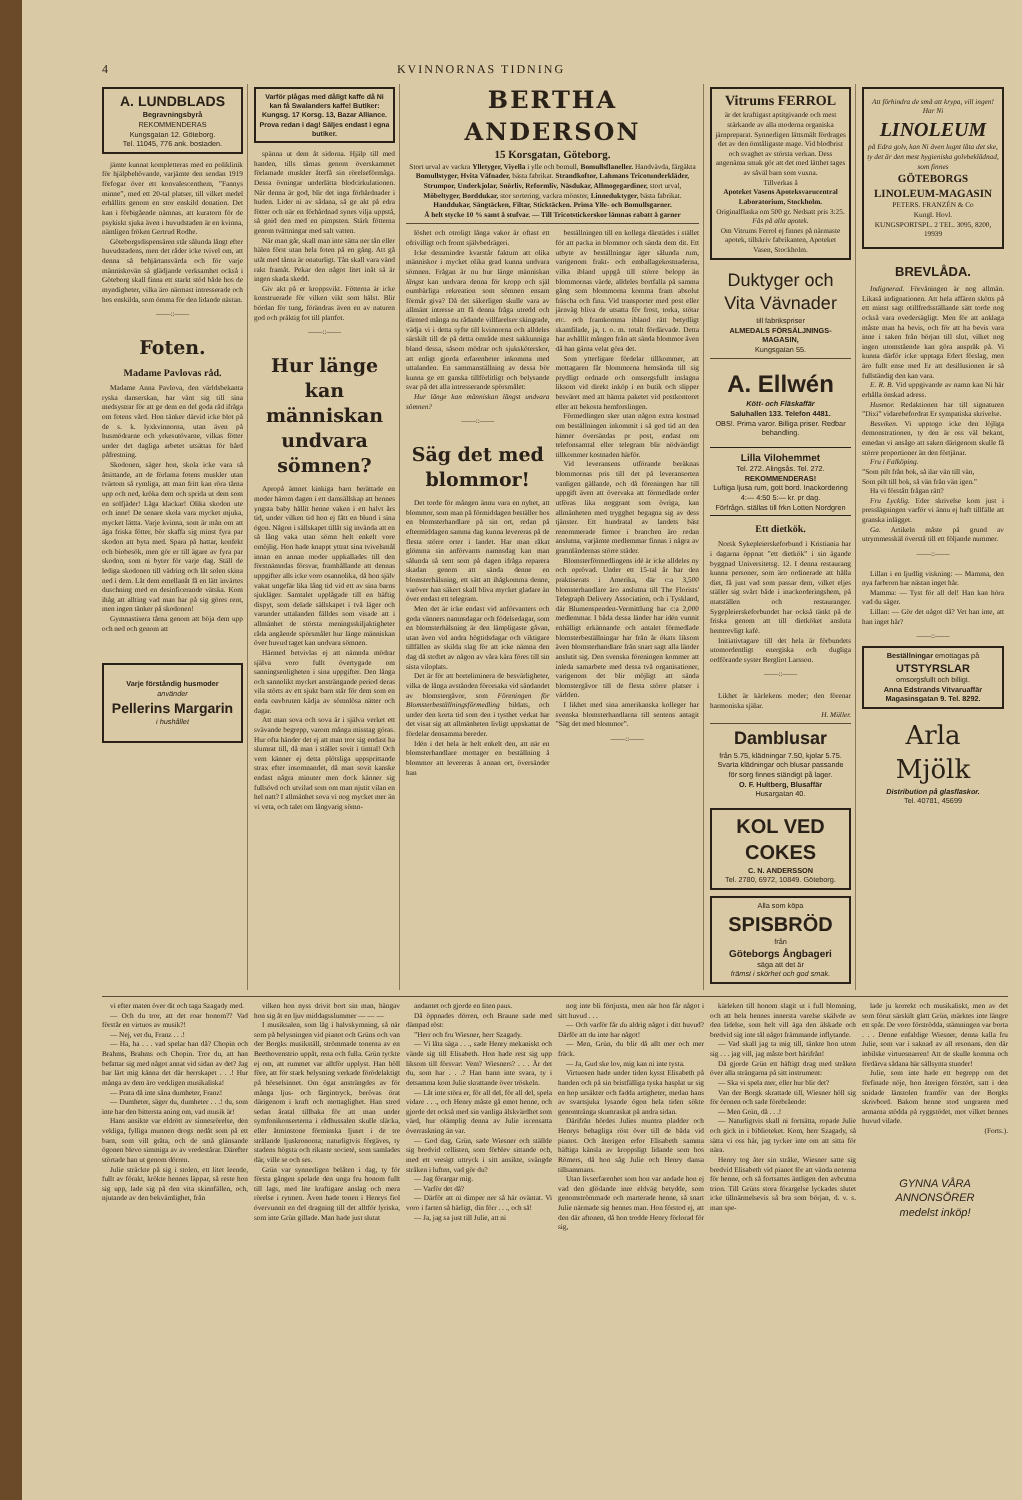4 KVINNORNAS TIDNING
A. LUNDBLADS
Begravningsbyrå
REKOMMENDERAS
Kungsgatan 12. Göteborg.
Tel. 11045, 776 ank. bostaden.
jämte kunnat kompletteras med en poliklinik för hjälpbehövande, varjämte den sendan 1919 förfogar över ett konvalescenthem, ”Fannys minne”, med ett 20-tal platser, till vilket medel erhållits genom en stor enskild donation. Det kan i förbigående nämnas, att kuratorn för de psykiskt sjuka även i huvudstaden är en kvinna, nämligen fröken Gertrud Rodhe.
Göteborgsdispensären står sålunda långt efter huvudstadens, men det råder icke tvivel om, att denna så behjärtansvärda och för varje människovän så glädjande verksamhet också i Göteborg skall finna ett starkt stöd både hos de myndigheter, vilka äro närmast intresserade och hos enskilda, som ömma för den lidande nästan.
——::——
Foten.
Madame Pavlovas råd.
Madame Anna Pavlova, den världsbekanta ryska danserskan, har vänt sig till sina medsystrar för att ge dem en del goda råd ifråga om fotens vård. Hon tänker därvid icke blot på de s. k. lyxkvinnorna, utan även på husmödrarne och yrkesutövarne, vilkas fötter under det dagliga arbetet utsättas för hård påfrestning.
Skodonen, säger hon, skola icke vara så åtsittande, att de förlama fotens muskler utan tvärtom så rymliga, att man fritt kan röra tårna upp och ned, kröka dem och sprida ut dem som en solfjäder! Låga klackar! Olika skodon ute och inne! De senare skola vara mycket mjuka, mycket lättta. Varje kvinna, som är mån om att äga friska fötter, bör skaffa sig minst fyra par skodon att byta med. Spara på hattar, konfekt och biobesök, men gör er till ägare av fyra par skodon, som ni byter för varje dag. Ställ de lediga skodonen till vädring och låt solen skina ned i dem. Låt dem emellanåt få en lätt invärtes duschning med en desinficerande vätska. Kom ihåg att allting vad man har på sig göres rent, men ingen tänker på skodonen!
Gymnastisera tårna genom att böja dem upp och ned och genom att
Varje förståndig husmoder
använder
Pellerins Margarin
i hushållet
Varför plågas med dåligt kaffe då Ni kan få Swalanders kaffe! Butiker: Kungsg. 17 Korsg. 13, Bazar Alliance. Prova redan i dag! Säljes endast i egna butiker.
spänna ut dem åt sidorna. Hjälp till med handen, tills tårnas genom överskammet förlamade muskler återfå sin rörelseförmåga. Dessa övningar underlätta blodcirkulationen. När denna är god, blir det inga förhårdnader i huden. Lider ni av sådana, så ge akt på edra fötter och när en förhårdnad synes vilja uppstå, så gnid den med en pimpsten. Stärk fötterna genom tvättningar med salt vatten.
När man går, skall man inte sätta ner tån eller hälen först utan hela foten på en gång. Att gå utåt med tårna är onaturligt. Tån skall vara vänd rakt framåt. Pekar den något litet inåt så är ingen skada skedd.
Giv akt på er kroppsvikt. Fötterna är icke konstruerade för vilken vikt som hälst. Blir bördan för tung, förändras även en av naturen god och präktig fot till plattfot.
——::——
Hur länge kan människan undvara sömnen?
Apropå ämnet kinkiga barn berättade en moder härom dagen i ett damsällskap att hennes yngsta baby hållit henne vaken i ett halvt års tid, under vilken tid hon ej fått en blund i sina ögon. Någon i sällskapet tillåt sig invända att en så lång vaka utan sömn helt enkelt vore omöjlig. Hon hade knappt yttrat sina tvivelsmål innan en annan moder uppkallades till den förstnämndas försvar, framhållande att dennas uppgifter alls icke voro osannolika, då hon själv vakat ungefär lika lång tid vid ett av sina barns sjukläger. Samtalet upplågade till en häftig dispyt, som delade sällskapet i två läger och varunder uttalanden fälldes som visade att i allmänhet de största meningsskiljaktigheter råda angående spörsmålet hur länge människan över huvud taget kan undvara sömnen.
Härmed betvivlas ej att nämnda mödrar själva voro fullt övertygade om sanningsenligheten i sina uppgifter. Den långa och sannolikt mycket ansträngande period deras vila störts av ett sjukt barn står för dem som en enda oavbruten kädja av sömnlösa nätter och dagar.
Att man sova och sova är i själva verket ett svävande begrepp, varom många misstag göras. Hur ofta händer det ej att man tror sig endast ha slumrat till, då man i stället sovit i timtal! Och vem känner ej detta plötsliga uppsprittande strax efter insomnandet, då man sovit kanske endast några minuter men dock känner sig fullsövd och utvilad som om man njutit vilan en hel natt? I allmänhet sova vi nog mycket mer än vi veta, och talet om långvarig sömn-
BERTHA ANDERSON
15 Korsgatan, Göteborg.
Stort urval av vackra Ylletyger, Viyella i ylle och bomull, Bomullsflaneller. Handvävda, färgäkta Bomullstyger, Hvita Väfnader, bästa fabrikat. Strandkoftor, Lahmans Tricotunderkläder, Strumpor, Underkjolar, Snörliv, Reformliv, Näsdukar, Allmogegardiner, stort urval, Möbeltyger, Borddukar, stor sortering, vackra mönster, Linneduktyger, bästa fabrikat. Handdukar, Sängtäcken, Filtar, Sticktäcken. Prima Ylle- och Bomullsgarner.
Å helt stycke 10 % samt å stufvar. — Till Tricotstickerskor lämnas rabatt å garner
löshet och otroligt långa vakor är oftast ett ofrivilligt och fromt självbedrägeri.
Icke dessmindre kvarstår faktum att olika människor i mycket olika grad kunna undvara sömnen. Frågan är nu hur länge människan längst kan undvara denna för kropp och själ oumbärliga rekreation som sömnen ensam förmår giva? Då det säkerligen skulle vara av allmänt intresse att få denna fråga utredd och därmed många nu rådande villfarelser skingrade, vädja vi i detta syfte till kvinnorna och alldeles särskilt till de på detta område mest sakkunniga bland dessa, såsom mödrar och sjuksköterskor, att enligt gjorda erfarenheter inkomma med uttalanden. En sammanställning av dessa bör kunna ge ett ganska tillförlitligt och belysande svar på det alla intresserande spörsmålet:
Hur länge kan människan längst undvara sömnen?
——::——
Säg det med blommor!
Det torde för mången ännu vara en nyhet, att blommor, som man på förmiddagen beställer hos en blomsterhandlare på sin ort, redan på eftermiddagen samma dag kunna levereras på de flesta större orter i landet. Har man råkat glömma sin anförvants namnsdag kan man sålunda så sent som på dagen ifråga reparera skadan genom att sända denne en blomsterhälsning, ett sätt att ihågkomma denne, varöver han säkert skall bliva mycket gladare än över endast ett telegram.
Men det är icke endast vid anförvanters och goda vänners namnsdagar och födelsedagar, som en blomsterhälsning är den lämpligaste gåvan, utan även vid andra högtidsdagar och viktigare tillfällen av skilda slag för att icke nämna den dag då stoftet av någon av våra kära föres till sin sista viloplats.
Det är för att borteliminera de besvärligheter, vilka de långa avstånden förorsaka vid sändandet av blomstergåvor, som Föreningen för Blomsterbeställningsförmedling bildats, och under den korta tid som den i tysthet verkat har det visat sig att allmänheten livligt uppskattat de fördelar densamma bereder.
Idén i det hela är helt enkelt den, att när en blomsterhandlare mottager en beställning å blommor att levereras å annan ort, översänder han
beställningen till en kollega därstädes i stället för att packa in blommor och sända dem dit. Ett utbyte av beställningar äger sålunda rum, varigenom frakt- och emballagekostnaderna, vilka ibland uppgå till större belopp än blommornas värde, alldeles bortfalla på samma gång som blommorna komma fram absolut fräscha och fina. Vid transporter med post eller järnväg bliva de utsatta för frost, torka, stötar etc. och framkomma ibland rätt betydligt skamfilade, ja, t. o. m. totalt fördärvade. Detta har avhållit mången från att sända blommor även då han gärna velat göra det.
Som ytterligare fördelar tillkommer, att mottagaren får blommorna hemsända till sig prydligt ordnade och omsorgsfullt inslagna liksom vid direkt inköp i en butik och slipper besväret med att hämta paketet vid postkontoret eller att bekosta hemforslingen.
Förmedlingen sker utan någon extra kostnad om beställningen inkommit i så god tid att den hinner översändas pr post, endast om telefonsamtal eller telegram blir nödvändigt tillkommer kostnaden härför.
Vid leveransens utförande beräknas blommornas pris till det på leveransorten vanligen gällande, och då föreningen har till uppgift även att övervaka att förmedlade order utföras lika noggrant som övriga, kan allmänheten med trygghet begagna sig av dess tjänster. Ett hundratal av landets bäst renommerade firmor i branchen äro redan anslutna, varjämte medlemmar finnas i några av grannländernas större städer.
Blomsterförmedlingens idé är icke alldeles ny och oprövad. Under ett 15-tal år har den praktiserats i Amerika, där c:a 3,500 blomsterhandlare äro anslutna till The Florists' Telegraph Delivery Association, och i Tyskland, där Blumenspenden-Vermittlung har c:a 2,000 medlemmar. I båda dessa länder har idén vunnit enhälligt erkännande och antalet förmedlade blomsterbeställningar har från år ökats liksom även blomsterhandlare från snart sagt alla länder anslutit sig. Den svenska föreningen kommer att inleda samarbete med dessa två organisationer, varigenom det blir möjligt att sända blomstergåvor till de flesta större platser i världen.
I likhet med sina amerikanska kolleger har svenska blomsterhandlarna till sentens antagit ”Säg det med blommor”.
——::——
Vitrums FERROL
är det kraftigast aptitgivande och mest stärkande av alla moderna organiska järnpreparat. Synnerligen lättsmält fördrages det av den ömtåligaste mage. Vid blodbrist och svaghet av största verkan. Dess angenäma smak gör att det med lätthet tages av såväl barn som vuxna.
Tillverkas å
Apoteket Vasens Apoteksvarucentral Laboratorium, Stockholm.
Originalflaska om 500 gr. Nedsatt pris 3:25.
Fås på alla apotek.
Om Vitrums Ferrol ej finnes på närmaste apotek, tillskriv fabrikanten, Apoteket Vasen, Stockholm.
Duktyger och Vita Vävnader
till fabrikspriser
ALMEDALS FÖRSÄLJNINGS-MAGASIN,
Kungsgatan 55.
A. Ellwén
Kött- och Fläskaffär
Saluhallen 133. Telefon 4481.
OBS!. Prima varor. Billiga priser. Redbar behandling.
Lilla Vilohemmet
Tel. 272. Alingsås. Tel. 272.
REKOMMENDERAS!
Luftiga ljusa rum, gott bord. Inackordering 4:— 4:50 5:— kr. pr dag.
Förfrågn. ställas till frkn Lotten Nordgren
Ett dietkök.
Norsk Sykepleierskeforbund i Kristiania har i dagarna öppnat ”ett dietkök” i sin ägande byggnad Universitetsg. 12. I denna restaurang kunna personer, som äro ordinerade att hålla diet, få just vad som passar dem, vilket eljes ställer sig svårt både i inackorderingshem, på matställen och restauranger. Sygepleierskeforbundet har också tänkt på de friska genom att till dietköket ansluta hemtrevligt kafé.
Initiativtagare till det hela är förbundets utomordentligt energiska och dugliga ordförande syster Bergliot Larsson.
——::——
Likhet är kärlekens moder; den förenar harmoniska själar.
H. Müller.
Damblusar
från 5.75, klädningar 7.50, kjolar 5.75. Svarta klädningar och blusar passande för sorg finnes ständigt på lager.
O. F. Hultberg, Blusaffär
Husargatan 40.
KOL VED
COKES
C. N. ANDERSSON
Tel. 2780, 6972, 10849. Göteborg.
Alla som köpa
SPISBRÖD
från
Göteborgs Ångbageri
säga att det är
främst i skörhet och god smak.
Att förhindra de små att krypa, vill ingen! Har Ni
LINOLEUM
på Edra golv, kan Ni även lugnt låta det ske, ty det är den mest hygieniska golvbeklädnad, som finnes
GÖTEBORGS LINOLEUM-MAGASIN
PETERS. FRANZÉN & Co
Kungl. Hovl.
KUNGSPORTSPL. 2 TEL. 3095, 8200, 19939
BREVLÅDA.
Indignerad. Förvåningen är nog allmän. Likaså indignationen. Att hela affären skötts på ett minst sagt otillfredsställande sätt torde nog också vara ovedersägligt. Men för att anklaga måste man ha bevis, och för att ha bevis vara inne i saken från början till slut, vilket nog ingen utomstående kan göra anspråk på. Vi kunna därför icke upptaga Edert förslag, men äro fullt ense med Er att desillusionen är så fullständig den kan vara.
E. R. B. Vid uppgivande av namn kan Ni här erhålla önskad adress.
Husmor. Redaktionen har till signaturen ”Dixi” vidarebefordrat Er sympatiska skrivelse.
Besviken. Vi upptogo icke den löjliga demonstrationen, ty den är oss väl bekant, emedan vi ansågo att saken därigenom skulle få större proportioner än den förtjänar.
Fru i Falköping.
”Som pilt från bok, så ilar vän till vän,
Som pilt till bok, så vän från vän igen.”
Ha vi förstått frågan rätt?
Fru Lycklig. Eder skrivelse kom just i presslägningen varför vi ännu ej haft tillfälle att granska inlägget.
Ga. Artikeln måste på grund av utrymmesskäl överstå till ett följande nummer.
——::——
Lillan i en ljudlig viskning: — Mamma, den nya farbrorn har nästan inget hår.
Mamma: — Tyst för all del! Han kan höra vad du säger.
Lillan: — Gör det något då? Vet han inte, att han inget hår?
——::——
Beställningar emottagas på
UTSTYRSLAR
omsorgsfullt och billigt.
Anna Edstrands Vitvaruaffär
Magasinsgatan 9. Tel. 8292.
Arla Mjölk
Distribution på glasflaskor.
Tel. 40781, 45699
vi efter maten över dit och taga Szagady med.
— Och du tror, att det roar honom?? Vad förstår en virtuos av musik?!
— Nej, vet du, Franz . . .!
— Ha, ha . . . vad spelar han då? Chopin och Brahms, Brahms och Chopin. Tror du, att han befattar sig med något annat vid sidan av det? Jag har lärt mig känna det där herrskapet . . .! Hur många av dem äro verkligen musikaliska!
— Prata då inte såna dumheter, Franz!
— Dumheter, säger du, dumheter . . .! du, som inte har den bittersta aning om, vad musik är!
Hans ansikte var eldrött av sinnesrörelse, den vekliga, fylliga munnen drogs nedåt som på ett barn, som vill gråta, och de små glänsande ögonen blevo simmiga av av vredestårar. Därefter störtade han ut genom dörren.
Julie sträckte på sig i stolen, ett litet leende, fullt av förakt, krökte hennes läppar, så reste hon sig upp, lade sig på den vita skinnfällen, och, njutande av den bekvämlighet, från
vilken hon nyss drivit bort sin man, hängav hon sig åt en ljuv middagsslummer — — —
I musiksalen, som låg i halvskymning, så när som på belysningen vid pianot och Grüns och van der Borgks musikställ, strömmade tonerna av en Beethovenstrio uppåt, rena och fulla. Grün tyckte ej om, att rummet var alltför upplyst. Han höll före, att för stark belysning verkade förödelaktigt på hörselsinnet. Om ögat ansträngdes av för många ljus- och färgintryck, berövas örat därigenom i kraft och mottaglighet. Han stred sedan åratal tillbaka för att man under symfonikonserterna i rådhussalen skulle släcka, eller åtminstone förminska ljuset i de tre strålande ljuskronorna; naturligtvis förgäves, ty stadens högsta och rikaste societé, som samlades där, ville se och ses.
Grün var synnerligen belåten i dag, ty för första gången spelade den unga fru honom fullt till lags, med lite kraftigare anslag och mera rörelse i rytmen. Även hade tonen i Henrys fiol övervunnit en del dragning till det alltför lyriska, som inte Grün gillade. Man hade just slutat
andantet och gjorde en liten paus.
Då öppnades dörren, och Braune sade med dämpad röst:
”Herr och fru Wiesner, herr Szagady.
— Vi låta säga . . ., sade Henry mekaniskt och vände sig till Elisabeth. Hon hade rest sig upp liksom till försvar: Vem? Wiesners? . . . Är det du, som har . . .? Han hann inte svara, ty i detsamma kom Julie skrattande över tröskeln.
— Låt inte störa er, för all del, för all del, spela vidare . . ., och Henry måste gå emot henne, och gjorde det också med sin vanliga älskvärdhet som värd, hur olämplig denna av Julie iscensatta överraskning än var.
— God dag, Grün, sade Wiesner och ställde sig bredvid cellisten, som förblev sittande och, med ett vresigt uttryck i sitt ansikte, svängde stråken i luften, vad gör du?
— Jag förargar mig.
— Varför det då?
— Därför att ni dimper ner så här oväntat. Vi voro i farten så härligt, din förr . . ., och så!
— Ja, jag sa just till Julie, att ni
nog inte bli förtjusta, men när hon får något i sitt huvud . . .
— Och varför får du aldrig något i ditt huvud? Därför att du inte har något!
— Men, Grün, du blir då allt mer och mer fräck.
— Ja, Gud ske lov, mig kan ni inte tysta.
Virtuosen hade under tiden kysst Elisabeth på handen och på sin bristfälliga tyska hasplat ur sig en hop ursäkter och fadda artigheter, medan hans av svartsjuka lysande ögon hela tiden sökte genomtränga skumraskat på andra sidan.
Därifrån hördes Julies muntra pladder och Henrys behagliga röst över till de båda vid pianot. Och återigen erfor Elisabeth samma häftiga känsla av kroppsligt lidande som hos Römers, då hon såg Julie och Henry dansa tillsammans.
Utan livserfarenhet som hon var andade hon ej vad den glödande inre eldväg betydde, som genomströmmade och marterade henne, så snart Julie närmade sig hennes man. Hon förstod ej, att den där aftonen, då hon trodde Henry förlorad för sig,
kärleken till honom slagit ut i full blomning, och att hela hennes innersta varelse skälvde av den lidelse, som helt vill äga den älskade och bredvid sig inte tål något främmande inflytande.
— Vad skall jag ta mig till, tänkte hon utom sig . . . jag vill, jag måste bort härifrån!
Då gjorde Grün ett häftigt drag med stråken över alla strängarna på sitt instrument:
— Ska vi spela mer, eller hur blir det?
Van der Borgk skrattade till, Wiesner höll sig för öronen och sade förebrående:
— Men Grün, då . . .!
— Naturligtvis skall ni fortsätta, ropade Julie och gick in i biblioteket. Kom, herr Szagady, så sätta vi oss här, jag tycker inte om att sitta för nära.
Henry tog åter sin stråke, Wiesner satte sig bredvid Elisabeth vid pianot för att vända noterna för henne, och så fortsattes äntligen den avbrutna trion. Till Grüns stora förargelse lyckades slutet icke tillnärmelsevis så bra som början, d. v. s. man spe-
lade ju korrekt och musikaliskt, men av det som förut särskilt glatt Grün, märktes inte längre ett spår. De voro förströdda, stämningen var borta . . . Denne enfaldige Wiesner, denna kalla fru Julie, som var i saknad av all resonans, den där inbilske virtuosnarren! Att de skulle komma och fördärva sådana här sällsynta stunder!
Julie, som inte hade ett begrepp om det förfinade nöje, hon återigen förstört, satt i den snidade länstolen framför van der Borgks skrivbord. Bakom henne stod ungraren med armarna stödda på ryggstödet, mot vilket hennes huvud vilade.
(Forts.).
GYNNA VÅRA ANNONSÖRER
medelst inköp!